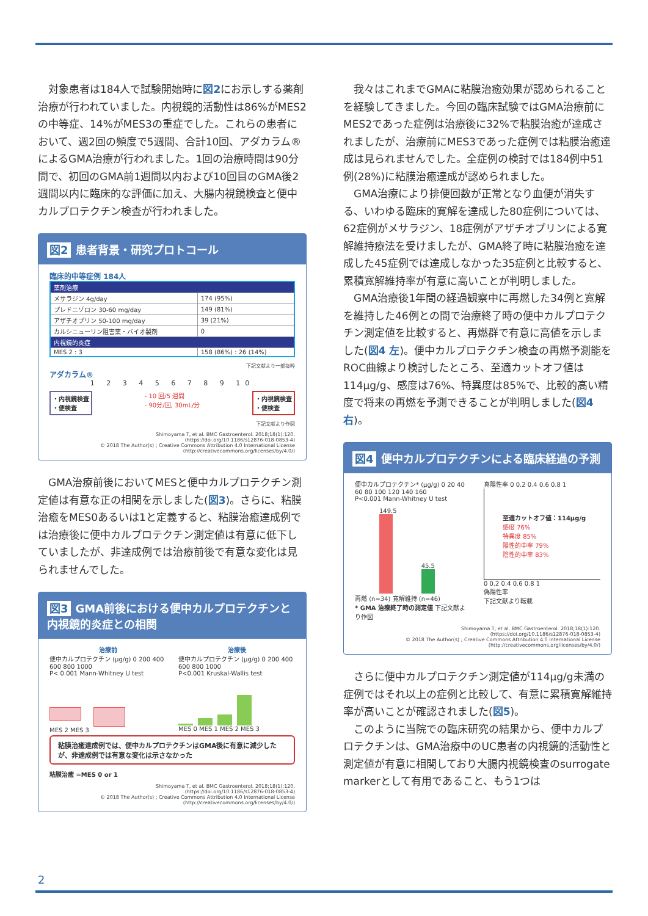対象患者は184人で試験開始時に図2にお示しする薬剤治療が行われていました。内視鏡的活動性は86%がMES2の中等症、14%がMES3の重症でした。これらの患者において、週2回の頻度で5週間、合計10回、アダカラム®によるGMA治療が行われました。1回の治療時間は90分間で、初回のGMA前1週間以内および10回目のGMA後2週間以内に臨床的な評価に加え、大腸内視鏡検査と便中カルプロテクチン検査が行われました。
図2 患者背景・研究プロトコール
臨床的中等症例 184人
| 薬剤治療 | |
| メサラジン 4g/day | 174 (95%) |
| プレドニゾロン 30-60 mg/day | 149 (81%) |
| アザチオプリン 50-100 mg/day | 39 (21%) |
| カルシニューリン阻害薬・バイオ製剤 | 0 |
| 内視鏡的炎症 | |
| MES 2 : 3 | 158 (86%) : 26 (14%) |
下記文献より一部抜粋
アダカラム®
1 2 3 4 5 6 7 8 9 10
・内視鏡検査
・便検査
- 10 回/5 週間
- 90分/回, 30mL/分
・内視鏡検査
・便検査
下記文献より作図
Shimoyama T, et al. BMC Gastroenterol. 2018;18(1):120.
(https://doi.org/10.1186/s12876-018-0853-4)
© 2018 The Author(s) ; Creative Commons Attribution 4.0 International License
(http://creativecommons.org/licenses/by/4.0/)
GMA治療前後においてMESと便中カルプロテクチン測定値は有意な正の相関を示しました(図3)。さらに、粘膜治癒をMES0あるいは1と定義すると、粘膜治癒達成例では治療後に便中カルプロテクチン測定値は有意に低下していましたが、非達成例では治療前後で有意な変化は見られませんでした。
図3 GMA前後における便中カルプロテクチンと内視鏡的炎症との相関
治療前
便中カルプロテクチン (μg/g) 0 200 400 600 800 1000
P< 0.001 Mann-Whitney U test
MES 2 MES 3
治療後
便中カルプロテクチン (μg/g) 0 200 400 600 800 1000
P<0.001 Kruskal-Wallis test
MES 0 MES 1 MES 2 MES 3
粘膜治癒達成例では、便中カルプロテクチンはGMA後に有意に減少したが、非達成例では有意な変化は示さなかった
粘膜治癒 =MES 0 or 1
Shimoyama T, et al. BMC Gastroenterol. 2018;18(1):120.
(https://doi.org/10.1186/s12876-018-0853-4)
© 2018 The Author(s) ; Creative Commons Attribution 4.0 International License
(http://creativecommons.org/licenses/by/4.0/)
我々はこれまでGMAに粘膜治癒効果が認められることを経験してきました。今回の臨床試験ではGMA治療前にMES2であった症例は治療後に32%で粘膜治癒が達成されましたが、治療前にMES3であった症例では粘膜治癒達成は見られませんでした。全症例の検討では184例中51例(28%)に粘膜治癒達成が認められました。
GMA治療により排便回数が正常となり血便が消失する、いわゆる臨床的寛解を達成した80症例については、62症例がメサラジン、18症例がアザチオプリンによる寛解維持療法を受けましたが、GMA終了時に粘膜治癒を達成した45症例では達成しなかった35症例と比較すると、累積寛解維持率が有意に高いことが判明しました。
GMA治療後1年間の経過観察中に再燃した34例と寛解を維持した46例との間で治療終了時の便中カルプロテクチン測定値を比較すると、再燃群で有意に高値を示しました(図4 左)。便中カルプロテクチン検査の再燃予測能をROC曲線より検討したところ、至適カットオフ値は114μg/g、感度は76%、特異度は85%で、比較的高い精度で将来の再燃を予測できることが判明しました(図4 右)。
図4 便中カルプロテクチンによる臨床経過の予測
便中カルプロテクチン* (μg/g) 0 20 40 60 80 100 120 140 160
P<0.001 Mann-Whitney U test
149.5
45.5
再燃 (n=34) 寛解維持 (n=46)
* GMA 治療終了時の測定値 下記文献より作図
真陽性率 0 0.2 0.4 0.6 0.8 1
至適カットオフ値：114μg/g
感度 76%
特異度 85%
陽性的中率 79%
陰性的中率 83%
0 0.2 0.4 0.6 0.8 1
偽陽性率
下記文献より転載
Shimoyama T, et al. BMC Gastroenterol. 2018;18(1):120.
(https://doi.org/10.1186/s12876-018-0853-4)
© 2018 The Author(s) ; Creative Commons Attribution 4.0 International License
(http://creativecommons.org/licenses/by/4.0/)
さらに便中カルプロテクチン測定値が114μg/g未満の症例ではそれ以上の症例と比較して、有意に累積寛解維持率が高いことが確認されました(図5)。
このように当院での臨床研究の結果から、便中カルプロテクチンは、GMA治療中のUC患者の内視鏡的活動性と測定値が有意に相関しており大腸内視鏡検査のsurrogate markerとして有用であること、もう1つは
2